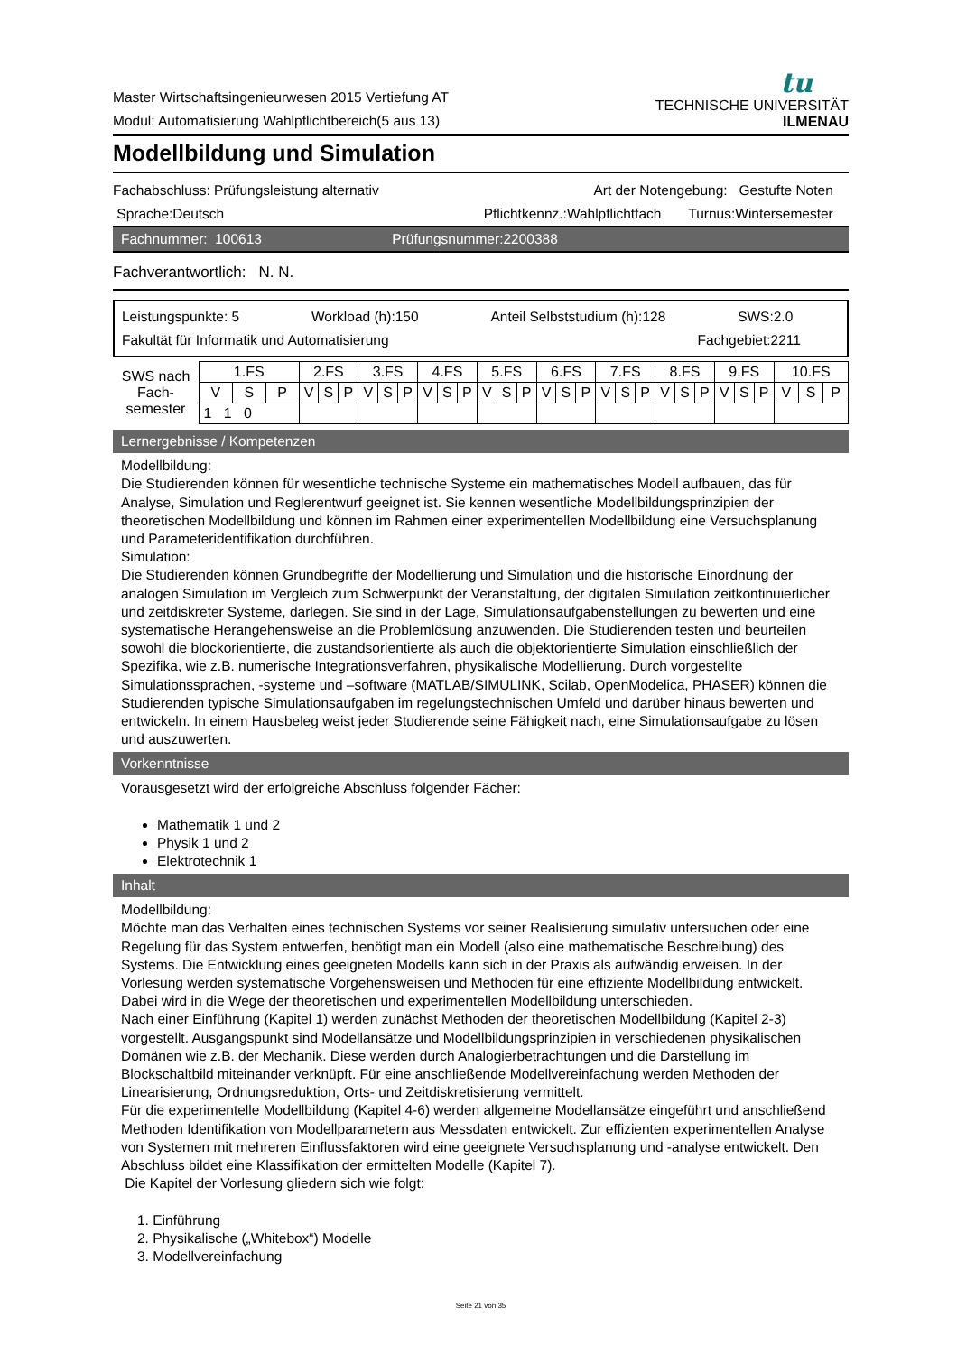Master Wirtschaftsingenieurwesen 2015 Vertiefung AT
Modul: Automatisierung Wahlpflichtbereich(5 aus 13)
tu
TECHNISCHE UNIVERSITÄT
ILMENAU
Modellbildung und Simulation
Fachabschluss: Prüfungsleistung alternativ Art der Notengebung: Gestufte Noten
Sprache:Deutsch Pflichtkennz.:Wahlpflichtfach Turnus:Wintersemester
Fachnummer: 100613 Prüfungsnummer:2200388
Fachverantwortlich: N. N.
Leistungspunkte: 5 Workload (h):150 Anteil Selbststudium (h):128 SWS:2.0
Fakultät für Informatik und Automatisierung Fachgebiet:2211
| SWS nach Fach- semester | 1.FS | | | 2.FS | | | 3.FS | | | 4.FS | | | 5.FS | | | 6.FS | | | 7.FS | | | 8.FS | | | 9.FS | | | 10.FS | | |
| | V | S | P | V | S | P | V | S | P | V | S | P | V | S | P | V | S | P | V | S | P | V | S | P | V | S | P | V | S | P |
| | 1 1 0 | | | | | | | | | | | | | | | | | | | | | | | | | | | | | |
Lernergebnisse / Kompetenzen
Modellbildung:
Die Studierenden können für wesentliche technische Systeme ein mathematisches Modell aufbauen, das für Analyse, Simulation und Reglerentwurf geeignet ist. Sie kennen wesentliche Modellbildungsprinzipien der theoretischen Modellbildung und können im Rahmen einer experimentellen Modellbildung eine Versuchsplanung und Parameteridentifikation durchführen.
Simulation:
Die Studierenden können Grundbegriffe der Modellierung und Simulation und die historische Einordnung der analogen Simulation im Vergleich zum Schwerpunkt der Veranstaltung, der digitalen Simulation zeitkontinuierlicher und zeitdiskreter Systeme, darlegen. Sie sind in der Lage, Simulationsaufgabenstellungen zu bewerten und eine systematische Herangehensweise an die Problemlösung anzuwenden. Die Studierenden testen und beurteilen sowohl die blockorientierte, die zustandsorientierte als auch die objektorientierte Simulation einschließlich der Spezifika, wie z.B. numerische Integrationsverfahren, physikalische Modellierung. Durch vorgestellte Simulationssprachen, -systeme und –software (MATLAB/SIMULINK, Scilab, OpenModelica, PHASER) können die Studierenden typische Simulationsaufgaben im regelungstechnischen Umfeld und darüber hinaus bewerten und entwickeln. In einem Hausbeleg weist jeder Studierende seine Fähigkeit nach, eine Simulationsaufgabe zu lösen und auszuwerten.
Vorkenntnisse
Vorausgesetzt wird der erfolgreiche Abschluss folgender Fächer:
Mathematik 1 und 2
Physik 1 und 2
Elektrotechnik 1
Inhalt
Modellbildung:
Möchte man das Verhalten eines technischen Systems vor seiner Realisierung simulativ untersuchen oder eine Regelung für das System entwerfen, benötigt man ein Modell (also eine mathematische Beschreibung) des Systems. Die Entwicklung eines geeigneten Modells kann sich in der Praxis als aufwändig erweisen. In der Vorlesung werden systematische Vorgehensweisen und Methoden für eine effiziente Modellbildung entwickelt. Dabei wird in die Wege der theoretischen und experimentellen Modellbildung unterschieden.
Nach einer Einführung (Kapitel 1) werden zunächst Methoden der theoretischen Modellbildung (Kapitel 2-3) vorgestellt. Ausgangspunkt sind Modellansätze und Modellbildungsprinzipien in verschiedenen physikalischen Domänen wie z.B. der Mechanik. Diese werden durch Analogierbetrachtungen und die Darstellung im Blockschaltbild miteinander verknüpft. Für eine anschließende Modellvereinfachung werden Methoden der Linearisierung, Ordnungsreduktion, Orts- und Zeitdiskretisierung vermittelt.
Für die experimentelle Modellbildung (Kapitel 4-6) werden allgemeine Modellansätze eingeführt und anschließend Methoden Identifikation von Modellparametern aus Messdaten entwickelt. Zur effizienten experimentellen Analyse von Systemen mit mehreren Einflussfaktoren wird eine geeignete Versuchsplanung und -analyse entwickelt. Den Abschluss bildet eine Klassifikation der ermittelten Modelle (Kapitel 7).
Die Kapitel der Vorlesung gliedern sich wie folgt:
1. Einführung
2. Physikalische („Whitebox“) Modelle
3. Modellvereinfachung
Seite 21 von 35